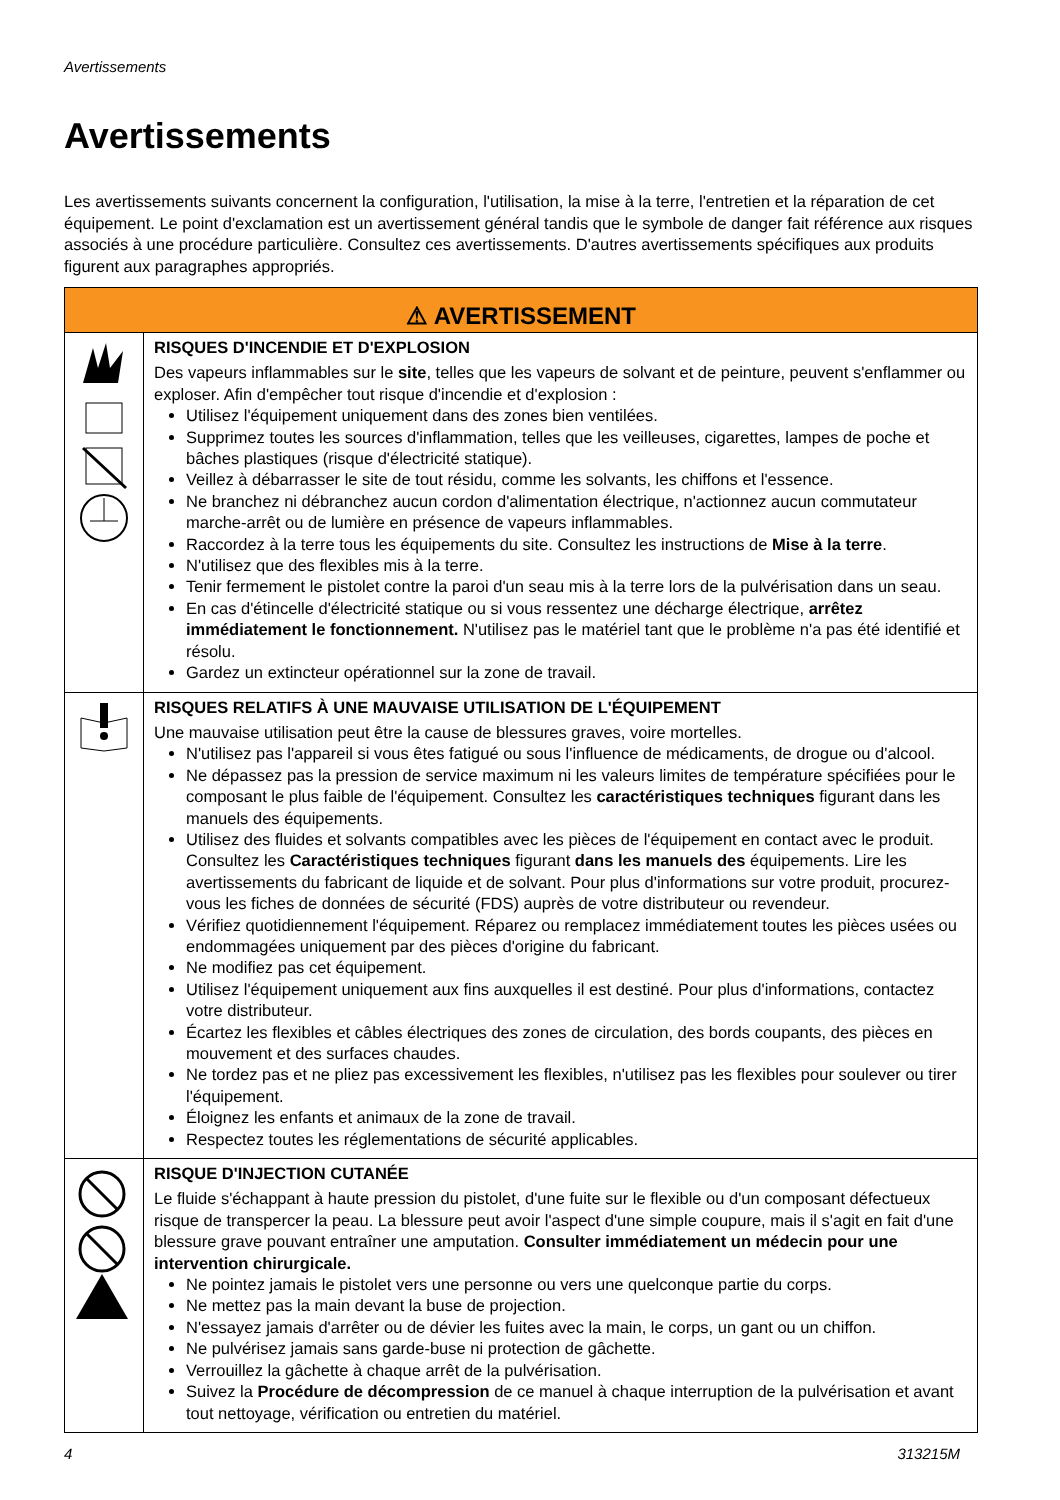Avertissements
Avertissements
Les avertissements suivants concernent la configuration, l'utilisation, la mise à la terre, l'entretien et la réparation de cet équipement. Le point d'exclamation est un avertissement général tandis que le symbole de danger fait référence aux risques associés à une procédure particulière. Consultez ces avertissements. D'autres avertissements spécifiques aux produits figurent aux paragraphes appropriés.
| ⚠ AVERTISSEMENT | |
| --- | --- |
| | RISQUES D'INCENDIE ET D'EXPLOSION Des vapeurs inflammables sur le site , telles que les vapeurs de solvant et de peinture, peuvent s'enflammer ou exploser. Afin d'empêcher tout risque d'incendie et d'explosion : Utilisez l'équipement uniquement dans des zones bien ventilées. Supprimez toutes les sources d'inflammation, telles que les veilleuses, cigarettes, lampes de poche et bâches plastiques (risque d'électricité statique). Veillez à débarrasser le site de tout résidu, comme les solvants, les chiffons et l'essence. Ne branchez ni débranchez aucun cordon d'alimentation électrique, n'actionnez aucun commutateur marche-arrêt ou de lumière en présence de vapeurs inflammables. Raccordez à la terre tous les équipements du site. Consultez les instructions de Mise à la terre . N'utilisez que des flexibles mis à la terre. Tenir fermement le pistolet contre la paroi d'un seau mis à la terre lors de la pulvérisation dans un seau. En cas d'étincelle d'électricité statique ou si vous ressentez une décharge électrique, arrêtez immédiatement le fonctionnement. N'utilisez pas le matériel tant que le problème n'a pas été identifié et résolu. Gardez un extincteur opérationnel sur la zone de travail. |
| | RISQUES RELATIFS À UNE MAUVAISE UTILISATION DE L'ÉQUIPEMENT Une mauvaise utilisation peut être la cause de blessures graves, voire mortelles. N'utilisez pas l'appareil si vous êtes fatigué ou sous l'influence de médicaments, de drogue ou d'alcool. Ne dépassez pas la pression de service maximum ni les valeurs limites de température spécifiées pour le composant le plus faible de l'équipement. Consultez les caractéristiques techniques figurant dans les manuels des équipements. Utilisez des fluides et solvants compatibles avec les pièces de l'équipement en contact avec le produit. Consultez les Caractéristiques techniques figurant dans les manuels des équipements. Lire les avertissements du fabricant de liquide et de solvant. Pour plus d'informations sur votre produit, procurez-vous les fiches de données de sécurité (FDS) auprès de votre distributeur ou revendeur. Vérifiez quotidiennement l'équipement. Réparez ou remplacez immédiatement toutes les pièces usées ou endommagées uniquement par des pièces d'origine du fabricant. Ne modifiez pas cet équipement. Utilisez l'équipement uniquement aux fins auxquelles il est destiné. Pour plus d'informations, contactez votre distributeur. Écartez les flexibles et câbles électriques des zones de circulation, des bords coupants, des pièces en mouvement et des surfaces chaudes. Ne tordez pas et ne pliez pas excessivement les flexibles, n'utilisez pas les flexibles pour soulever ou tirer l'équipement. Éloignez les enfants et animaux de la zone de travail. Respectez toutes les réglementations de sécurité applicables. |
| | RISQUE D'INJECTION CUTANÉE Le fluide s'échappant à haute pression du pistolet, d'une fuite sur le flexible ou d'un composant défectueux risque de transpercer la peau. La blessure peut avoir l'aspect d'une simple coupure, mais il s'agit en fait d'une blessure grave pouvant entraîner une amputation. Consulter immédiatement un médecin pour une intervention chirurgicale. Ne pointez jamais le pistolet vers une personne ou vers une quelconque partie du corps. Ne mettez pas la main devant la buse de projection. N'essayez jamais d'arrêter ou de dévier les fuites avec la main, le corps, un gant ou un chiffon. Ne pulvérisez jamais sans garde-buse ni protection de gâchette. Verrouillez la gâchette à chaque arrêt de la pulvérisation. Suivez la Procédure de décompression de ce manuel à chaque interruption de la pulvérisation et avant tout nettoyage, vérification ou entretien du matériel. |
4 313215M